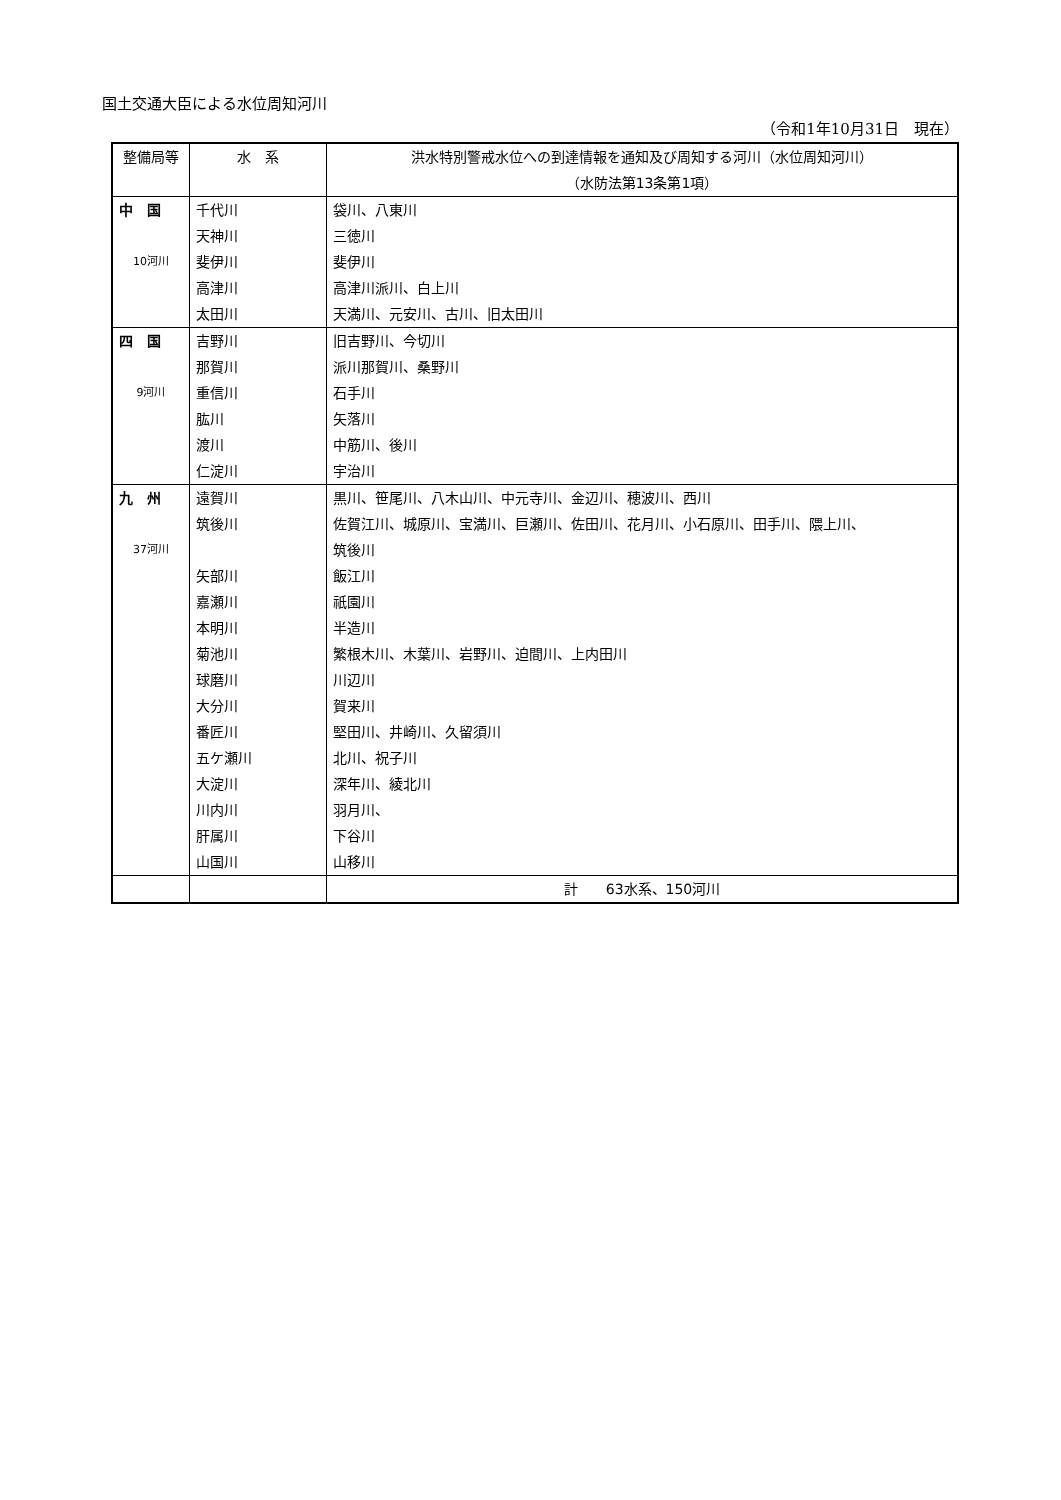国土交通大臣による水位周知河川
（令和1年10月31日　現在）
| 整備局等 | 水 系 | 洪水特別警戒水位への到達情報を通知及び周知する河川（水位周知河川） （水防法第13条第1項） |
| --- | --- | --- |
| 中 国 | 千代川 | 袋川、八東川 |
| | 天神川 | 三徳川 |
| 10河川 | 斐伊川 | 斐伊川 |
| | 高津川 | 高津川派川、白上川 |
| | 太田川 | 天満川、元安川、古川、旧太田川 |
| 四 国 | 吉野川 | 旧吉野川、今切川 |
| | 那賀川 | 派川那賀川、桑野川 |
| 9河川 | 重信川 | 石手川 |
| | 肱川 | 矢落川 |
| | 渡川 | 中筋川、後川 |
| | 仁淀川 | 宇治川 |
| 九 州 | 遠賀川 | 黒川、笹尾川、八木山川、中元寺川、金辺川、穂波川、西川 |
| | 筑後川 | 佐賀江川、城原川、宝満川、巨瀬川、佐田川、花月川、小石原川、田手川、隈上川、 |
| 37河川 | | 筑後川 |
| | 矢部川 | 飯江川 |
| | 嘉瀬川 | 祇園川 |
| | 本明川 | 半造川 |
| | 菊池川 | 繁根木川、木葉川、岩野川、迫間川、上内田川 |
| | 球磨川 | 川辺川 |
| | 大分川 | 賀来川 |
| | 番匠川 | 堅田川、井崎川、久留須川 |
| | 五ケ瀬川 | 北川、祝子川 |
| | 大淀川 | 深年川、綾北川 |
| | 川内川 | 羽月川、 |
| | 肝属川 | 下谷川 |
| | 山国川 | 山移川 |
| | | 計 63水系、150河川 |